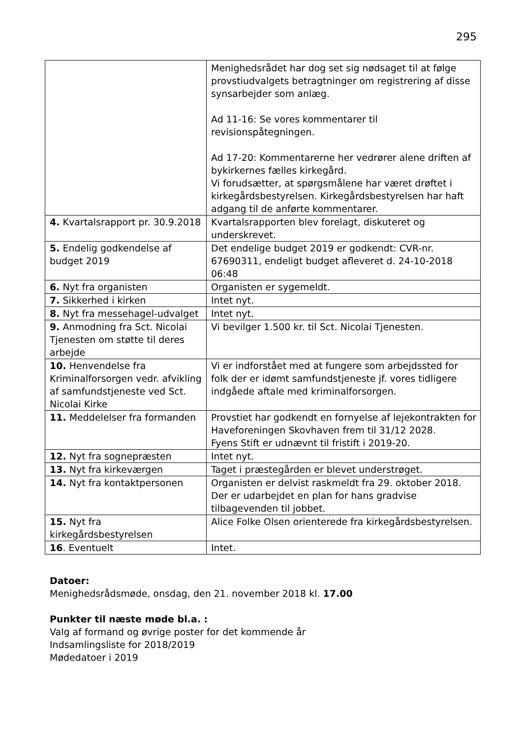295
| | Menighedsrådet har dog set sig nødsaget til at følge provstiudvalgets betragtninger om registrering af disse synsarbejder som anlæg. Ad 11-16: Se vores kommentarer til revisionspåtegningen. Ad 17-20: Kommentarerne her vedrører alene driften af bykirkernes fælles kirkegård. Vi forudsætter, at spørgsmålene har været drøftet i kirkegårdsbestyrelsen. Kirkegårdsbestyrelsen har haft adgang til de anførte kommentarer. |
| 4. Kvartalsrapport pr. 30.9.2018 | Kvartalsrapporten blev forelagt, diskuteret og underskrevet. |
| 5. Endelig godkendelse af budget 2019 | Det endelige budget 2019 er godkendt: CVR-nr. 67690311, endeligt budget afleveret d. 24-10-2018 06:48 |
| 6. Nyt fra organisten | Organisten er sygemeldt. |
| 7. Sikkerhed i kirken | Intet nyt. |
| 8. Nyt fra messehagel-udvalget | Intet nyt. |
| 9. Anmodning fra Sct. Nicolai Tjenesten om støtte til deres arbejde | Vi bevilger 1.500 kr. til Sct. Nicolai Tjenesten. |
| 10. Henvendelse fra Kriminalforsorgen vedr. afvikling af samfundstjeneste ved Sct. Nicolai Kirke | Vi er indforstået med at fungere som arbejdssted for folk der er idømt samfundstjeneste jf. vores tidligere indgåede aftale med kriminalforsorgen. |
| 11. Meddelelser fra formanden | Provstiet har godkendt en fornyelse af lejekontrakten for Haveforeningen Skovhaven frem til 31/12 2028. Fyens Stift er udnævnt til fristift i 2019-20. |
| 12. Nyt fra sognepræsten | Intet nyt. |
| 13. Nyt fra kirkeværgen | Taget i præstegården er blevet understrøget. |
| 14. Nyt fra kontaktpersonen | Organisten er delvist raskmeldt fra 29. oktober 2018. Der er udarbejdet en plan for hans gradvise tilbagevenden til jobbet. |
| 15. Nyt fra kirkegårdsbestyrelsen | Alice Folke Olsen orienterede fra kirkegårdsbestyrelsen. |
| 16 . Eventuelt | Intet. |
Datoer:
Menighedsrådsmøde, onsdag, den 21. november 2018 kl. 17.00
Punkter til næste møde bl.a. :
Valg af formand og øvrige poster for det kommende år
Indsamlingsliste for 2018/2019
Mødedatoer i 2019